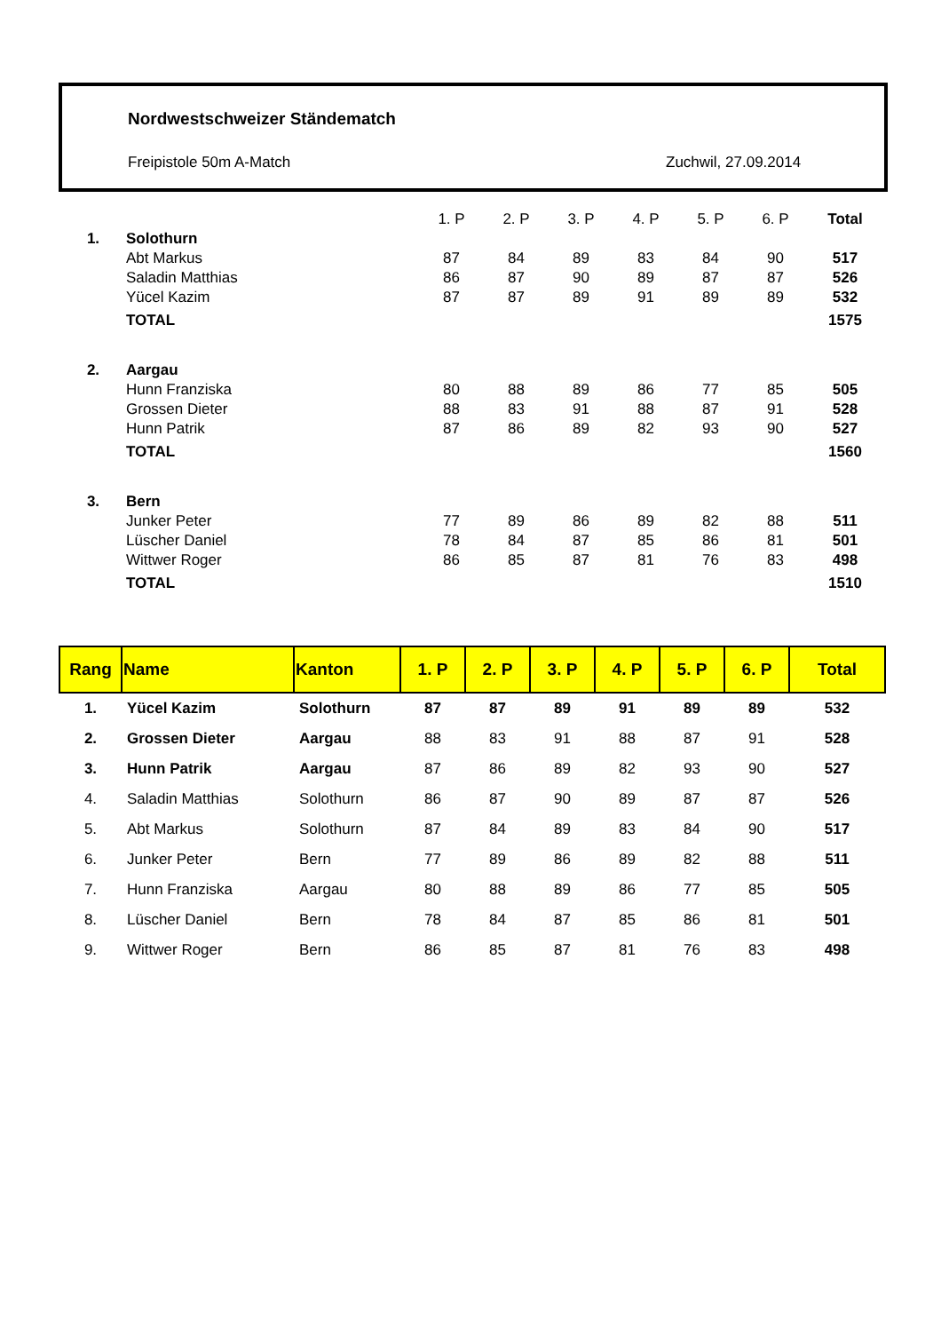Nordwestschweizer Ständematch
Freipistole 50m A-Match Zuchwil, 27.09.2014
| | | 1. P | 2. P | 3. P | 4. P | 5. P | 6. P | Total |
| 1. | Solothurn | | | | | | | |
| | Abt Markus | 87 | 84 | 89 | 83 | 84 | 90 | 517 |
| | Saladin Matthias | 86 | 87 | 90 | 89 | 87 | 87 | 526 |
| | Yücel Kazim | 87 | 87 | 89 | 91 | 89 | 89 | 532 |
| | TOTAL | | | | | | | 1575 |
| 2. | Aargau | | | | | | | |
| | Hunn Franziska | 80 | 88 | 89 | 86 | 77 | 85 | 505 |
| | Grossen Dieter | 88 | 83 | 91 | 88 | 87 | 91 | 528 |
| | Hunn Patrik | 87 | 86 | 89 | 82 | 93 | 90 | 527 |
| | TOTAL | | | | | | | 1560 |
| 3. | Bern | | | | | | | |
| | Junker Peter | 77 | 89 | 86 | 89 | 82 | 88 | 511 |
| | Lüscher Daniel | 78 | 84 | 87 | 85 | 86 | 81 | 501 |
| | Wittwer Roger | 86 | 85 | 87 | 81 | 76 | 83 | 498 |
| | TOTAL | | | | | | | 1510 |
| Rang | Name | Kanton | 1. P | 2. P | 3. P | 4. P | 5. P | 6. P | Total |
| --- | --- | --- | --- | --- | --- | --- | --- | --- | --- |
| 1. | Yücel Kazim | Solothurn | 87 | 87 | 89 | 91 | 89 | 89 | 532 |
| 2. | Grossen Dieter | Aargau | 88 | 83 | 91 | 88 | 87 | 91 | 528 |
| 3. | Hunn Patrik | Aargau | 87 | 86 | 89 | 82 | 93 | 90 | 527 |
| 4. | Saladin Matthias | Solothurn | 86 | 87 | 90 | 89 | 87 | 87 | 526 |
| 5. | Abt Markus | Solothurn | 87 | 84 | 89 | 83 | 84 | 90 | 517 |
| 6. | Junker Peter | Bern | 77 | 89 | 86 | 89 | 82 | 88 | 511 |
| 7. | Hunn Franziska | Aargau | 80 | 88 | 89 | 86 | 77 | 85 | 505 |
| 8. | Lüscher Daniel | Bern | 78 | 84 | 87 | 85 | 86 | 81 | 501 |
| 9. | Wittwer Roger | Bern | 86 | 85 | 87 | 81 | 76 | 83 | 498 |